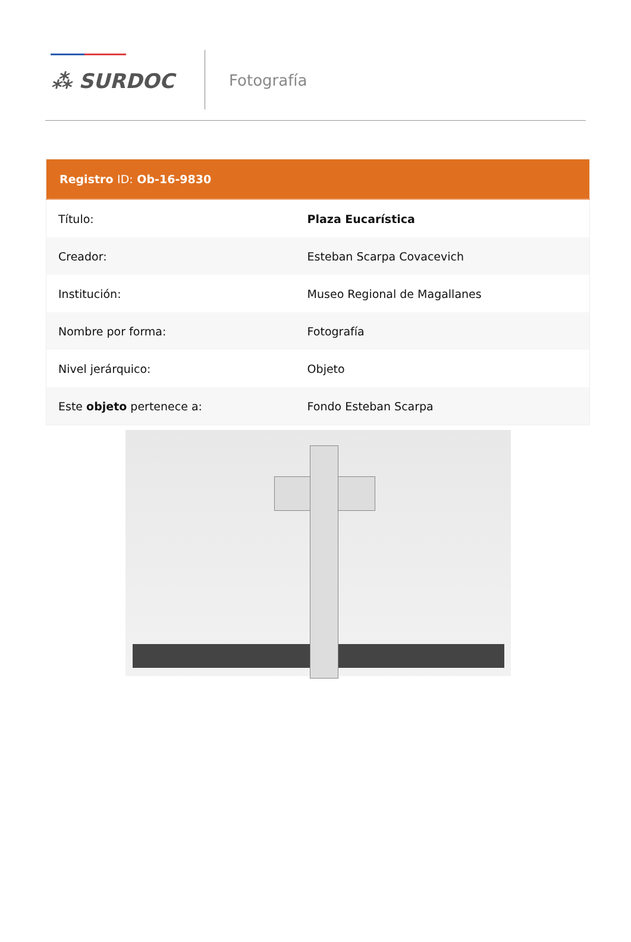⁂ SURDOC
Fotografía
| Registro ID: Ob-16-9830 | |
| --- | --- |
| Título: | Plaza Eucarística |
| Creador: | Esteban Scarpa Covacevich |
| Institución: | Museo Regional de Magallanes |
| Nombre por forma: | Fotografía |
| Nivel jerárquico: | Objeto |
| Este objeto pertenece a: | Fondo Esteban Scarpa |